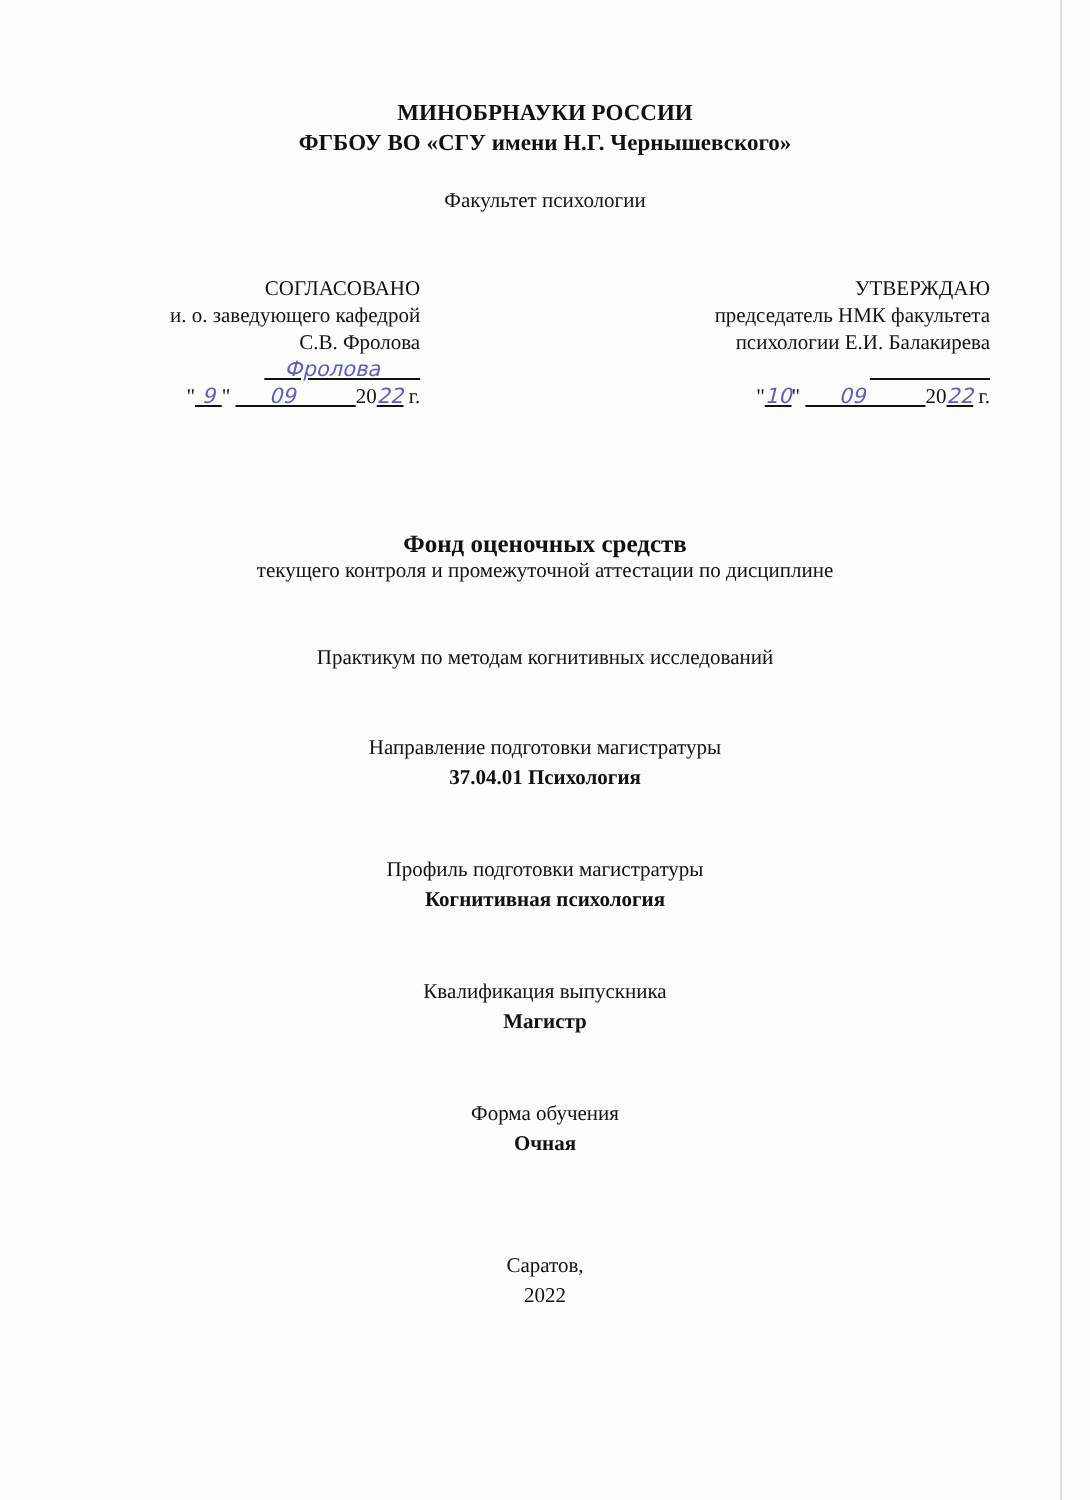МИНОБРНАУКИ РОССИИ
ФГБОУ ВО «СГУ имени Н.Г. Чернышевского»
Факультет психологии
СОГЛАСОВАНО
и. о. заведующего кафедрой
С.В. Фролова
Фролова
" 9 " 09 2022 г.
УТВЕРЖДАЮ
председатель НМК факультета
психологии Е.И. Балакирева
"10" 09 2022 г.
Фонд оценочных средств
текущего контроля и промежуточной аттестации по дисциплине
Практикум по методам когнитивных исследований
Направление подготовки магистратуры
37.04.01 Психология
Профиль подготовки магистратуры
Когнитивная психология
Квалификация выпускника
Магистр
Форма обучения
Очная
Саратов,
2022